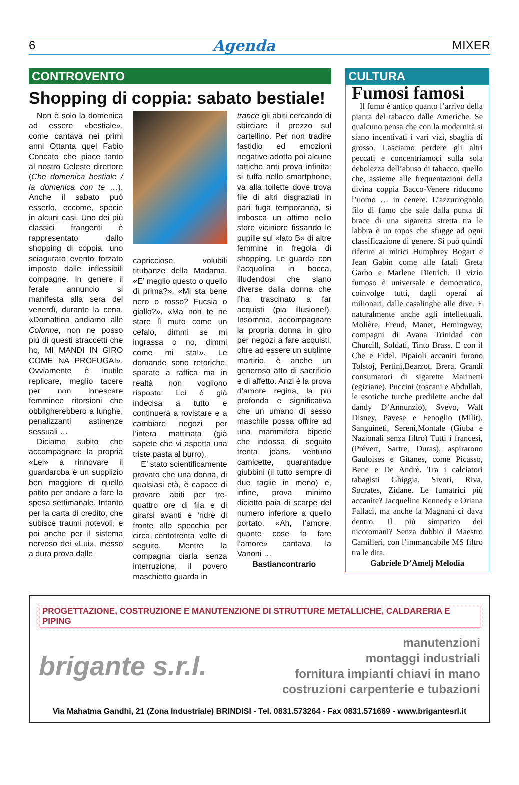6 Agenda MIXER
CONTROVENTO
Shopping di coppia: sabato bestiale!
Non è solo la domenica ad essere «bestiale», come cantava nei primi anni Ottanta quel Fabio Concato che piace tanto al nostro Celeste direttore (Che domenica bestiale / la domenica con te …). Anche il sabato può esserlo, eccome, specie in alcuni casi. Uno dei più classici frangenti è rappresentato dallo shopping di coppia, uno sciagurato evento forzato imposto dalle inflessibili compagne. In genere il ferale annuncio si manifesta alla sera del venerdì, durante la cena. «Domattina andiamo alle Colonne, non ne posso più di questi straccetti che ho, MI MANDI IN GIRO COME NA PROFUGA!». Ovviamente è inutile replicare, meglio tacere per non innescare femminee ritorsioni che obbligherebbero a lunghe, penalizzanti astinenze sessuali …
Diciamo subito che accompagnare la propria «Lei» a rinnovare il guardaroba è un supplizio ben maggiore di quello patito per andare a fare la spesa settimanale. Intanto per la carta di credito, che subisce traumi notevoli, e poi anche per il sistema nervoso dei «Lui», messo a dura prova dalle
capricciose, volubili titubanze della Madama. «E’ meglio questo o quello di prima?», «Mi sta bene nero o rosso? Fucsia o giallo?», «Ma non te ne stare lì muto come un cefalo, dimmi se mi ingrassa o no, dimmi come mi sta!». Le domande sono retoriche, sparate a raffica ma in realtà non vogliono risposta: Lei è già indecisa a tutto e continuerà a rovistare e a cambiare negozi per l’intera mattinata (già sapete che vi aspetta una triste pasta al burro).
E’ stato scientificamente provato che una donna, di qualsiasi età, è capace di provare abiti per tre-quattro ore di fila e di girarsi avanti e ‘ndrè di fronte allo specchio per circa centotrenta volte di seguito. Mentre la compagna ciarla senza interruzione, il povero maschietto guarda in
trance gli abiti cercando di sbirciare il prezzo sul cartellino. Per non tradire fastidio ed emozioni negative adotta poi alcune tattiche anti prova infinita: si tuffa nello smartphone, va alla toilette dove trova file di altri disgraziati in pari fuga temporanea, si imbosca un attimo nello store viciniore fissando le pupille sul «lato B» di altre femmine in fregola di shopping. Le guarda con l’acquolina in bocca, illudendosi che siano diverse dalla donna che l’ha trascinato a far acquisti (pia illusione!). Insomma, accompagnare la propria donna in giro per negozi a fare acquisti, oltre ad essere un sublime martirio, è anche un generoso atto di sacrificio e di affetto. Anzi è la prova d’amore regina, la più profonda e significativa che un umano di sesso maschile possa offrire ad una mammifera bipede che indossa di seguito trenta jeans, ventuno camicette, quarantadue giubbini (il tutto sempre di due taglie in meno) e, infine, prova minimo diciotto paia di scarpe del numero inferiore a quello portato. «Ah, l’amore, quante cose fa fare l’amore» cantava la Vanoni …
Bastiancontrario
CULTURA
Fumosi famosi
Il fumo è antico quanto l’arrivo della pianta del tabacco dalle Americhe. Se qualcuno pensa che con la modernità si siano incentivati i vari vizi, sbaglia di grosso. Lasciamo perdere gli altri peccati e concentriamoci sulla sola debolezza dell’abuso di tabacco, quello che, assieme alle frequentazioni della divina coppia Bacco-Venere riducono l’uomo … in cenere. L’azzurrognolo filo di fumo che sale dalla punta di brace di una sigaretta stretta tra le labbra è un topos che sfugge ad ogni classificazione di genere. Si può quindi riferire ai mitici Humphrey Bogart e Jean Gabin come alle fatali Greta Garbo e Marlene Dietrich. Il vizio fumoso è universale e democratico, coinvolge tutti, dagli operai ai milionari, dalle casalinghe alle dive. E naturalmente anche agli intellettuali. Molière, Freud, Manet, Hemingway, compagni di Avana Trinidad con Churcill, Soldati, Tinto Brass. E con il Che e Fidel. Pipaioli accaniti furono Tolstoj, Pertini,Bearzot, Brera. Grandi consumatori di sigarette Marinetti (egiziane), Puccini (toscani e Abdullah, le esotiche turche predilette anche dal dandy D’Annunzio), Svevo, Walt Disney, Pavese e Fenoglio (Milit), Sanguineti, Sereni,Montale (Giuba e Nazionali senza filtro) Tutti i francesi, (Prévert, Sartre, Duras), aspirarono Gauloises e Gitanes, come Picasso, Bene e De Andrè. Tra i calciatori tabagisti Ghiggia, Sivori, Riva, Socrates, Zidane. Le fumatrici più accanite? Jacqueline Kennedy e Oriana Fallaci, ma anche la Magnani ci dava dentro. Il più simpatico dei nicotomani? Senza dubbio il Maestro Camilleri, con l’immancabile MS filtro tra le dita.
Gabriele D’Amelj Melodia
PROGETTAZIONE, COSTRUZIONE E MANUTENZIONE DI STRUTTURE METALLICHE, CALDARERIA E PIPING
brigante s.r.l.
manutenzioni
montaggi industriali
fornitura impianti chiavi in mano
costruzioni carpenterie e tubazioni
Via Mahatma Gandhi, 21 (Zona Industriale) BRINDISI - Tel. 0831.573264 - Fax 0831.571669 - www.brigantesrl.it